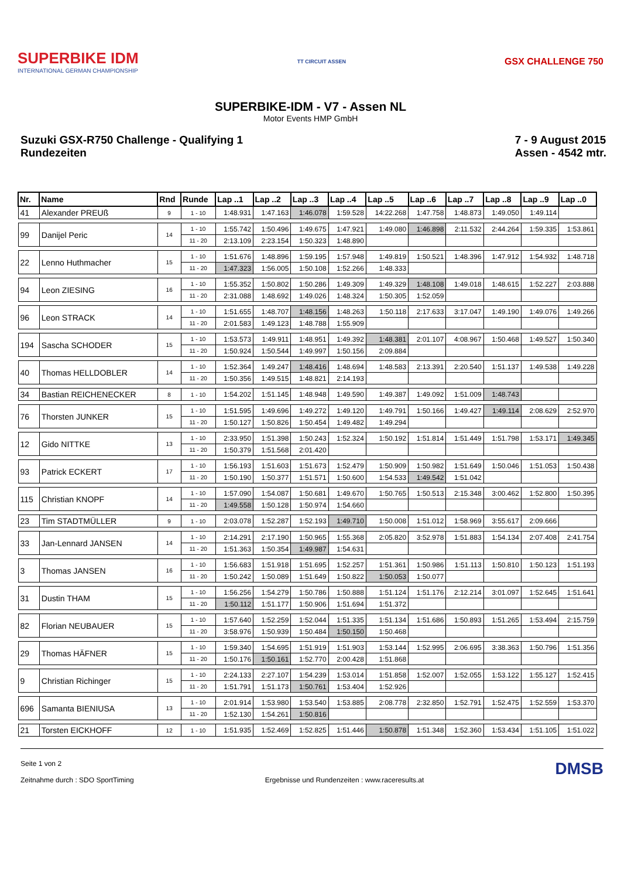SUPERBIKE IDM
INTERNATIONAL GERMAN CHAMPIONSHIP
TT CIRCUIT ASSEN
GSX CHALLENGE 750
SUPERBIKE-IDM - V7 - Assen NL
Motor Events HMP GmbH
Suzuki GSX-R750 Challenge - Qualifying 1
Rundezeiten
7 - 9 August 2015
Assen - 4542 mtr.
| Nr. | Name | Rnd | Runde | Lap ..1 | Lap ..2 | Lap ..3 | Lap ..4 | Lap ..5 | Lap ..6 | Lap ..7 | Lap ..8 | Lap ..9 | Lap ..0 |
| --- | --- | --- | --- | --- | --- | --- | --- | --- | --- | --- | --- | --- | --- |
| 41 | Alexander PREUß | 9 | 1 - 10 | 1:48.931 | 1:47.163 | 1:46.078 | 1:59.528 | 14:22.268 | 1:47.758 | 1:48.873 | 1:49.050 | 1:49.114 | |
| 99 | Danijel Peric | 14 | 1 - 10 | 1:55.742 | 1:50.496 | 1:49.675 | 1:47.921 | 1:49.080 | 1:46.898 | 2:11.532 | 2:44.264 | 1:59.335 | 1:53.861 |
| | | | 11 - 20 | 2:13.109 | 2:23.154 | 1:50.323 | 1:48.890 | | | | | | |
| 22 | Lenno Huthmacher | 15 | 1 - 10 | 1:51.676 | 1:48.896 | 1:59.195 | 1:57.948 | 1:49.819 | 1:50.521 | 1:48.396 | 1:47.912 | 1:54.932 | 1:48.718 |
| | | | 11 - 20 | 1:47.323 | 1:56.005 | 1:50.108 | 1:52.266 | 1:48.333 | | | | | |
| 94 | Leon ZIESING | 16 | 1 - 10 | 1:55.352 | 1:50.802 | 1:50.286 | 1:49.309 | 1:49.329 | 1:48.108 | 1:49.018 | 1:48.615 | 1:52.227 | 2:03.888 |
| | | | 11 - 20 | 2:31.088 | 1:48.692 | 1:49.026 | 1:48.324 | 1:50.305 | 1:52.059 | | | | |
| 96 | Leon STRACK | 14 | 1 - 10 | 1:51.655 | 1:48.707 | 1:48.156 | 1:48.263 | 1:50.118 | 2:17.633 | 3:17.047 | 1:49.190 | 1:49.076 | 1:49.266 |
| | | | 11 - 20 | 2:01.583 | 1:49.123 | 1:48.788 | 1:55.909 | | | | | | |
| 194 | Sascha SCHODER | 15 | 1 - 10 | 1:53.573 | 1:49.911 | 1:48.951 | 1:49.392 | 1:48.381 | 2:01.107 | 4:08.967 | 1:50.468 | 1:49.527 | 1:50.340 |
| | | | 11 - 20 | 1:50.924 | 1:50.544 | 1:49.997 | 1:50.156 | 2:09.884 | | | | | |
| 40 | Thomas HELLDOBLER | 14 | 1 - 10 | 1:52.364 | 1:49.247 | 1:48.416 | 1:48.694 | 1:48.583 | 2:13.391 | 2:20.540 | 1:51.137 | 1:49.538 | 1:49.228 |
| | | | 11 - 20 | 1:50.356 | 1:49.515 | 1:48.821 | 2:14.193 | | | | | | |
| 34 | Bastian REICHENECKER | 8 | 1 - 10 | 1:54.202 | 1:51.145 | 1:48.948 | 1:49.590 | 1:49.387 | 1:49.092 | 1:51.009 | 1:48.743 | | |
| 76 | Thorsten JUNKER | 15 | 1 - 10 | 1:51.595 | 1:49.696 | 1:49.272 | 1:49.120 | 1:49.791 | 1:50.166 | 1:49.427 | 1:49.114 | 2:08.629 | 2:52.970 |
| | | | 11 - 20 | 1:50.127 | 1:50.826 | 1:50.454 | 1:49.482 | 1:49.294 | | | | | |
| 12 | Gido NITTKE | 13 | 1 - 10 | 2:33.950 | 1:51.398 | 1:50.243 | 1:52.324 | 1:50.192 | 1:51.814 | 1:51.449 | 1:51.798 | 1:53.171 | 1:49.345 |
| | | | 11 - 20 | 1:50.379 | 1:51.568 | 2:01.420 | | | | | | | |
| 93 | Patrick ECKERT | 17 | 1 - 10 | 1:56.193 | 1:51.603 | 1:51.673 | 1:52.479 | 1:50.909 | 1:50.982 | 1:51.649 | 1:50.046 | 1:51.053 | 1:50.438 |
| | | | 11 - 20 | 1:50.190 | 1:50.377 | 1:51.571 | 1:50.600 | 1:54.533 | 1:49.542 | 1:51.042 | | | |
| 115 | Christian KNOPF | 14 | 1 - 10 | 1:57.090 | 1:54.087 | 1:50.681 | 1:49.670 | 1:50.765 | 1:50.513 | 2:15.348 | 3:00.462 | 1:52.800 | 1:50.395 |
| | | | 11 - 20 | 1:49.558 | 1:50.128 | 1:50.974 | 1:54.660 | | | | | | |
| 23 | Tim STADTMÜLLER | 9 | 1 - 10 | 2:03.078 | 1:52.287 | 1:52.193 | 1:49.710 | 1:50.008 | 1:51.012 | 1:58.969 | 3:55.617 | 2:09.666 | |
| 33 | Jan-Lennard JANSEN | 14 | 1 - 10 | 2:14.291 | 2:17.190 | 1:50.965 | 1:55.368 | 2:05.820 | 3:52.978 | 1:51.883 | 1:54.134 | 2:07.408 | 2:41.754 |
| | | | 11 - 20 | 1:51.363 | 1:50.354 | 1:49.987 | 1:54.631 | | | | | | |
| 3 | Thomas JANSEN | 16 | 1 - 10 | 1:56.683 | 1:51.918 | 1:51.695 | 1:52.257 | 1:51.361 | 1:50.986 | 1:51.113 | 1:50.810 | 1:50.123 | 1:51.193 |
| | | | 11 - 20 | 1:50.242 | 1:50.089 | 1:51.649 | 1:50.822 | 1:50.053 | 1:50.077 | | | | |
| 31 | Dustin THAM | 15 | 1 - 10 | 1:56.256 | 1:54.279 | 1:50.786 | 1:50.888 | 1:51.124 | 1:51.176 | 2:12.214 | 3:01.097 | 1:52.645 | 1:51.641 |
| | | | 11 - 20 | 1:50.112 | 1:51.177 | 1:50.906 | 1:51.694 | 1:51.372 | | | | | |
| 82 | Florian NEUBAUER | 15 | 1 - 10 | 1:57.640 | 1:52.259 | 1:52.044 | 1:51.335 | 1:51.134 | 1:51.686 | 1:50.893 | 1:51.265 | 1:53.494 | 2:15.759 |
| | | | 11 - 20 | 3:58.976 | 1:50.939 | 1:50.484 | 1:50.150 | 1:50.468 | | | | | |
| 29 | Thomas HÄFNER | 15 | 1 - 10 | 1:59.340 | 1:54.695 | 1:51.919 | 1:51.903 | 1:53.144 | 1:52.995 | 2:06.695 | 3:38.363 | 1:50.796 | 1:51.356 |
| | | | 11 - 20 | 1:50.176 | 1:50.161 | 1:52.770 | 2:00.428 | 1:51.868 | | | | | |
| 9 | Christian Richinger | 15 | 1 - 10 | 2:24.133 | 2:27.107 | 1:54.239 | 1:53.014 | 1:51.858 | 1:52.007 | 1:52.055 | 1:53.122 | 1:55.127 | 1:52.415 |
| | | | 11 - 20 | 1:51.791 | 1:51.173 | 1:50.761 | 1:53.404 | 1:52.926 | | | | | |
| 696 | Samanta BIENIUSA | 13 | 1 - 10 | 2:01.914 | 1:53.980 | 1:53.540 | 1:53.885 | 2:08.778 | 2:32.850 | 1:52.791 | 1:52.475 | 1:52.559 | 1:53.370 |
| | | | 11 - 20 | 1:52.130 | 1:54.261 | 1:50.816 | | | | | | | |
| 21 | Torsten EICKHOFF | 12 | 1 - 10 | 1:51.935 | 1:52.469 | 1:52.825 | 1:51.446 | 1:50.878 | 1:51.348 | 1:52.360 | 1:53.434 | 1:51.105 | 1:51.022 |
Seite 1 von 2
Zeitnahme durch : SDO SportTiming
Ergebnisse und Rundenzeiten : www.raceresults.at
DMSB